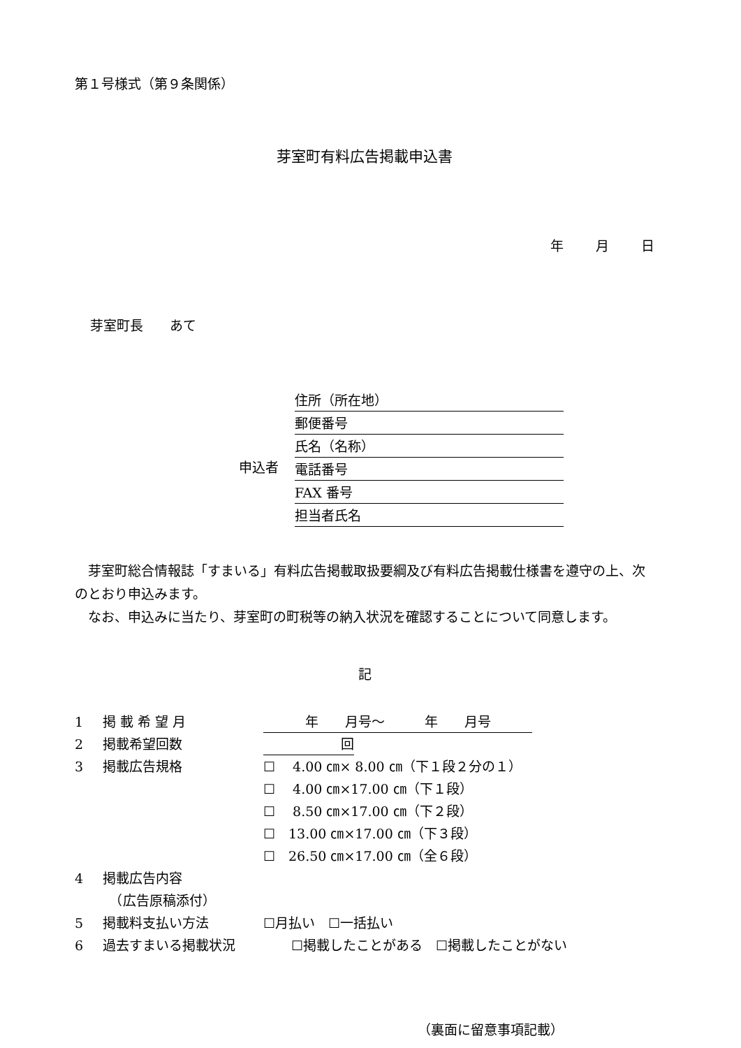第１号様式（第９条関係）
芽室町有料広告掲載申込書
年 月 日
芽室町長　　あて
申込者
住所（所在地）
郵便番号
氏名（名称）
電話番号
FAX 番号
担当者氏名
　芽室町総合情報誌「すまいる」有料広告掲載取扱要綱及び有料広告掲載仕様書を遵守の上、次のとおり申込みます。
　なお、申込みに当たり、芽室町の町税等の納入状況を確認することについて同意します。
記
1 掲 載 希 望 月 年　　月号～　　　年　　月号
2 掲載希望回数 回
3 掲載広告規格 ☐　 4.00 ㎝× 8.00 ㎝（下１段２分の１）
☐　 4.00 ㎝×17.00 ㎝（下１段）
☐　 8.50 ㎝×17.00 ㎝（下２段）
☐　13.00 ㎝×17.00 ㎝（下３段）
☐　26.50 ㎝×17.00 ㎝（全６段）
4 掲載広告内容
　（広告原稿添付）
5 掲載料支払い方法 ☐月払い　☐一括払い
6 過去すまいる掲載状況 ☐掲載したことがある　☐掲載したことがない
（裏面に留意事項記載）